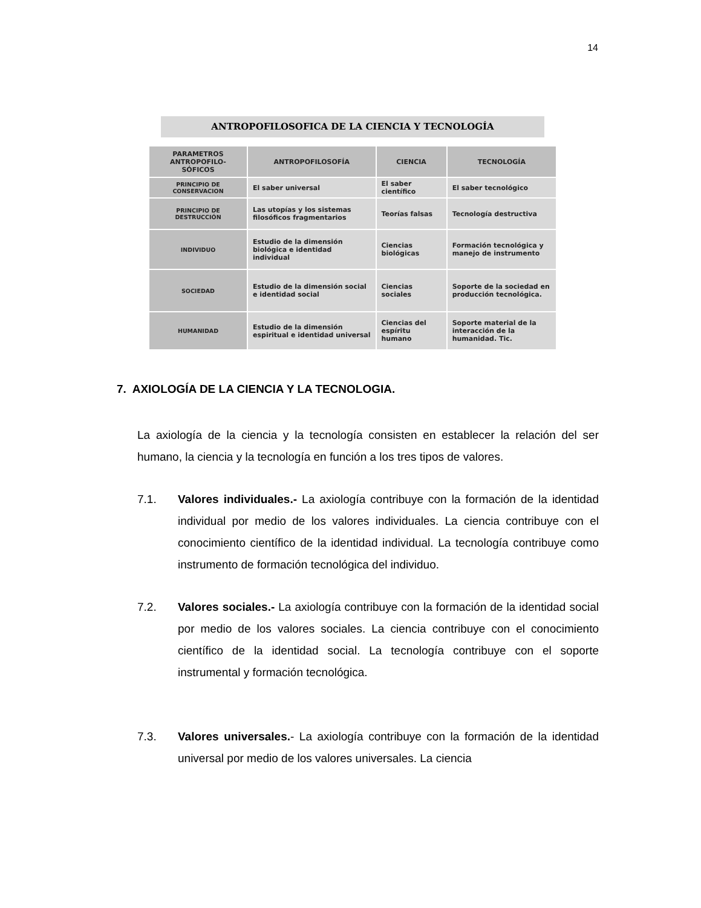14
ANTROPOFILOSOFICA DE LA CIENCIA Y TECNOLOGÍA
| PARAMETROS ANTROPOFILO-SÓFICOS | ANTROPOFILOSOFÍA | CIENCIA | TECNOLOGÍA |
| --- | --- | --- | --- |
| PRINCIPIO DE CONSERVACION | El saber universal | El saber científico | El saber tecnológico |
| PRINCIPIO DE DESTRUCCIÓN | Las utopías y los sistemas filosóficos fragmentarios | Teorías falsas | Tecnología destructiva |
| INDIVIDUO | Estudio de la dimensión biológica e identidad individual | Ciencias biológicas | Formación tecnológica y manejo de instrumento |
| SOCIEDAD | Estudio de la dimensión social e identidad social | Ciencias sociales | Soporte de la sociedad en producción tecnológica. |
| HUMANIDAD | Estudio de la dimensión espiritual e identidad universal | Ciencias del espíritu humano | Soporte material de la interacción de la humanidad. Tic. |
7. AXIOLOGÍA DE LA CIENCIA Y LA TECNOLOGIA.
La axiología de la ciencia y la tecnología consisten en establecer la relación del ser humano, la ciencia y la tecnología en función a los tres tipos de valores.
7.1. Valores individuales.- La axiología contribuye con la formación de la identidad individual por medio de los valores individuales. La ciencia contribuye con el conocimiento científico de la identidad individual. La tecnología contribuye como instrumento de formación tecnológica del individuo.
7.2. Valores sociales.- La axiología contribuye con la formación de la identidad social por medio de los valores sociales. La ciencia contribuye con el conocimiento científico de la identidad social. La tecnología contribuye con el soporte instrumental y formación tecnológica.
7.3. Valores universales.- La axiología contribuye con la formación de la identidad universal por medio de los valores universales. La ciencia